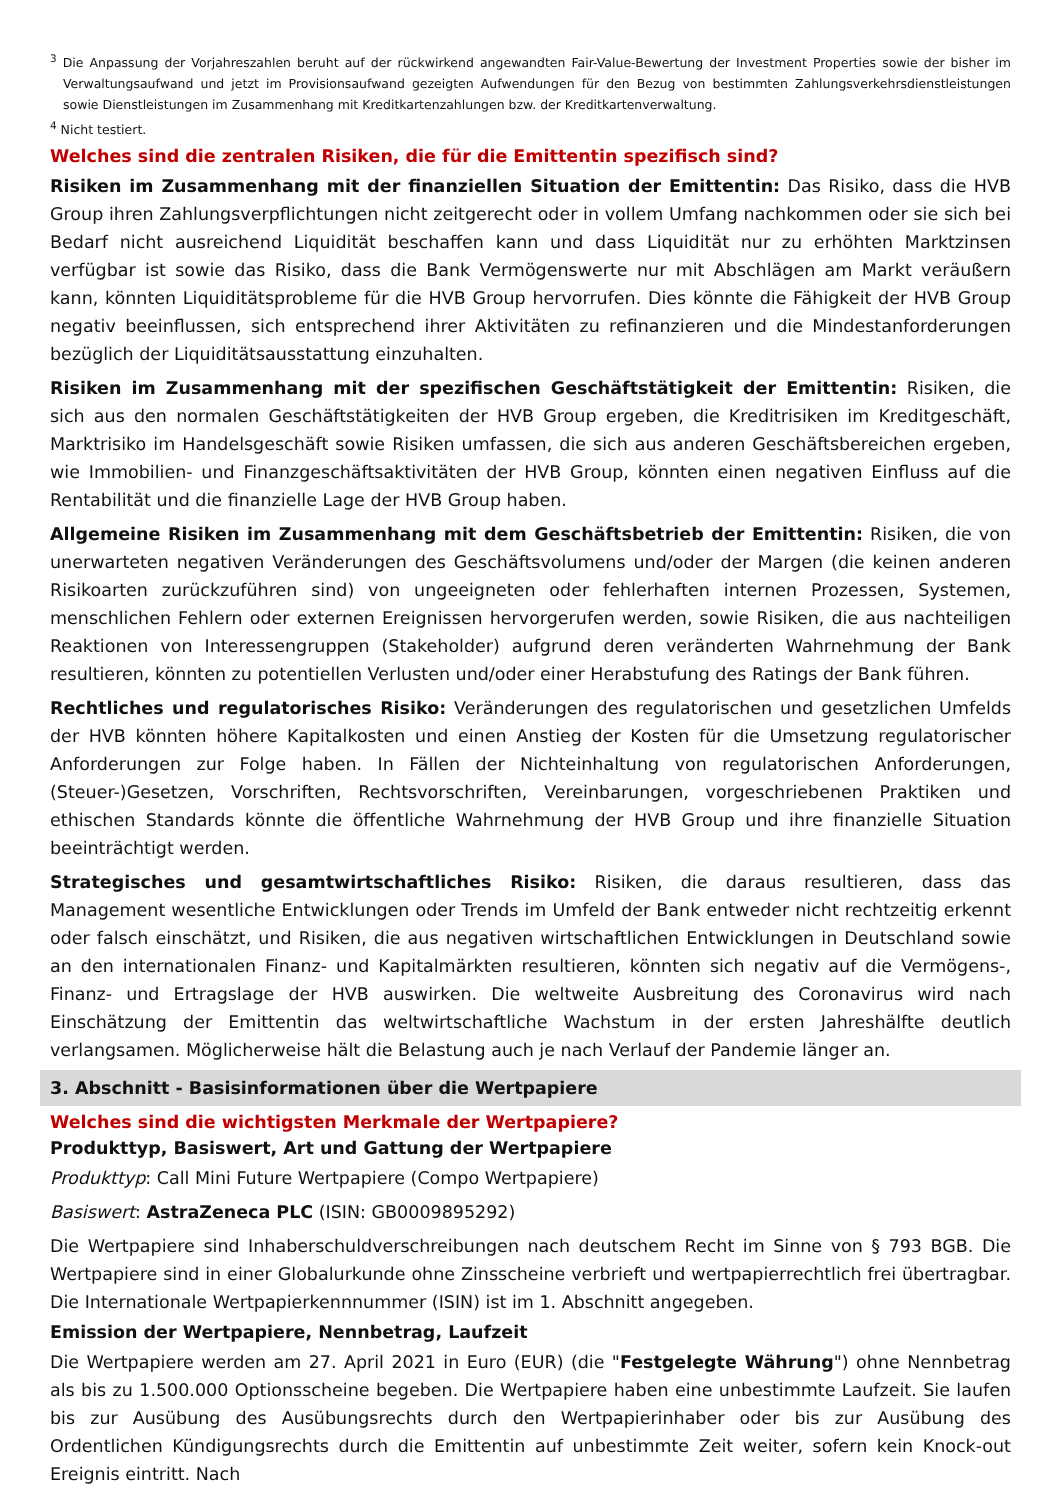<sup>3</sup> Die Anpassung der Vorjahreszahlen beruht auf der rückwirkend angewandten Fair-Value-Bewertung der Investment Properties sowie der bisher im Verwaltungsaufwand und jetzt im Provisionsaufwand gezeigten Aufwendungen für den Bezug von bestimmten Zahlungsverkehrsdienstleistungen sowie Dienstleistungen im Zusammenhang mit Kreditkartenzahlungen bzw. der Kreditkartenverwaltung.
<sup>4</sup> Nicht testiert.
Welches sind die zentralen Risiken, die für die Emittentin spezifisch sind?
Risiken im Zusammenhang mit der finanziellen Situation der Emittentin: Das Risiko, dass die HVB Group ihren Zahlungsverpflichtungen nicht zeitgerecht oder in vollem Umfang nachkommen oder sie sich bei Bedarf nicht ausreichend Liquidität beschaffen kann und dass Liquidität nur zu erhöhten Marktzinsen verfügbar ist sowie das Risiko, dass die Bank Vermögenswerte nur mit Abschlägen am Markt veräußern kann, könnten Liquiditätsprobleme für die HVB Group hervorrufen. Dies könnte die Fähigkeit der HVB Group negativ beeinflussen, sich entsprechend ihrer Aktivitäten zu refinanzieren und die Mindestanforderungen bezüglich der Liquiditätsausstattung einzuhalten.
Risiken im Zusammenhang mit der spezifischen Geschäftstätigkeit der Emittentin: Risiken, die sich aus den normalen Geschäftstätigkeiten der HVB Group ergeben, die Kreditrisiken im Kreditgeschäft, Marktrisiko im Handelsgeschäft sowie Risiken umfassen, die sich aus anderen Geschäftsbereichen ergeben, wie Immobilien- und Finanzgeschäftsaktivitäten der HVB Group, könnten einen negativen Einfluss auf die Rentabilität und die finanzielle Lage der HVB Group haben.
Allgemeine Risiken im Zusammenhang mit dem Geschäftsbetrieb der Emittentin: Risiken, die von unerwarteten negativen Veränderungen des Geschäftsvolumens und/oder der Margen (die keinen anderen Risikoarten zurückzuführen sind) von ungeeigneten oder fehlerhaften internen Prozessen, Systemen, menschlichen Fehlern oder externen Ereignissen hervorgerufen werden, sowie Risiken, die aus nachteiligen Reaktionen von Interessengruppen (Stakeholder) aufgrund deren veränderten Wahrnehmung der Bank resultieren, könnten zu potentiellen Verlusten und/oder einer Herabstufung des Ratings der Bank führen.
Rechtliches und regulatorisches Risiko: Veränderungen des regulatorischen und gesetzlichen Umfelds der HVB könnten höhere Kapitalkosten und einen Anstieg der Kosten für die Umsetzung regulatorischer Anforderungen zur Folge haben. In Fällen der Nichteinhaltung von regulatorischen Anforderungen, (Steuer-)Gesetzen, Vorschriften, Rechtsvorschriften, Vereinbarungen, vorgeschriebenen Praktiken und ethischen Standards könnte die öffentliche Wahrnehmung der HVB Group und ihre finanzielle Situation beeinträchtigt werden.
Strategisches und gesamtwirtschaftliches Risiko: Risiken, die daraus resultieren, dass das Management wesentliche Entwicklungen oder Trends im Umfeld der Bank entweder nicht rechtzeitig erkennt oder falsch einschätzt, und Risiken, die aus negativen wirtschaftlichen Entwicklungen in Deutschland sowie an den internationalen Finanz- und Kapitalmärkten resultieren, könnten sich negativ auf die Vermögens-, Finanz- und Ertragslage der HVB auswirken. Die weltweite Ausbreitung des Coronavirus wird nach Einschätzung der Emittentin das weltwirtschaftliche Wachstum in der ersten Jahreshälfte deutlich verlangsamen. Möglicherweise hält die Belastung auch je nach Verlauf der Pandemie länger an.
3. Abschnitt - Basisinformationen über die Wertpapiere
Welches sind die wichtigsten Merkmale der Wertpapiere?
Produkttyp, Basiswert, Art und Gattung der Wertpapiere
Produkttyp: Call Mini Future Wertpapiere (Compo Wertpapiere)
Basiswert: AstraZeneca PLC (ISIN: GB0009895292)
Die Wertpapiere sind Inhaberschuldverschreibungen nach deutschem Recht im Sinne von § 793 BGB. Die Wertpapiere sind in einer Globalurkunde ohne Zinsscheine verbrieft und wertpapierrechtlich frei übertragbar. Die Internationale Wertpapierkennnummer (ISIN) ist im 1. Abschnitt angegeben.
Emission der Wertpapiere, Nennbetrag, Laufzeit
Die Wertpapiere werden am 27. April 2021 in Euro (EUR) (die "Festgelegte Währung") ohne Nennbetrag als bis zu 1.500.000 Optionsscheine begeben. Die Wertpapiere haben eine unbestimmte Laufzeit. Sie laufen bis zur Ausübung des Ausübungsrechts durch den Wertpapierinhaber oder bis zur Ausübung des Ordentlichen Kündigungsrechts durch die Emittentin auf unbestimmte Zeit weiter, sofern kein Knock-out Ereignis eintritt. Nach